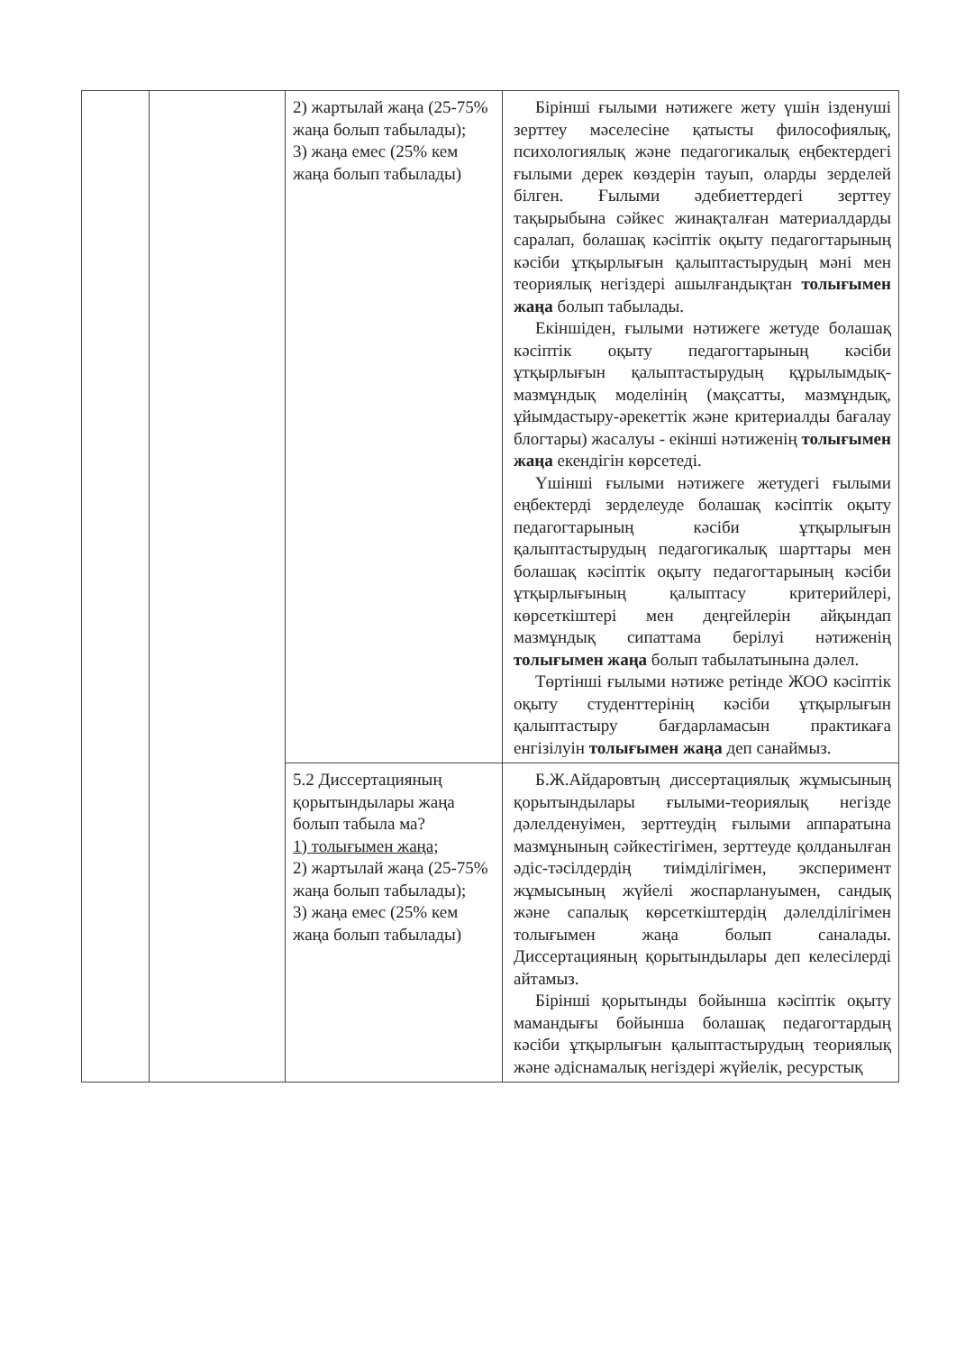| | | 2) жартылай жаңа (25-75% жаңа болып табылады); 3) жаңа емес (25% кем жаңа болып табылады) | Бірінші ғылыми нәтижеге жету үшін ізденуші зерттеу мәселесіне қатысты философиялық, психологиялық және педагогикалық еңбектердегі ғылыми дерек көздерін тауып, оларды зерделей білген. Ғылыми әдебиеттердегі зерттеу тақырыбына сәйкес жинақталған материалдарды саралап, болашақ кәсіптік оқыту педагогтарының кәсіби ұтқырлығын қалыптастырудың мәні мен теориялық негіздері ашылғандықтан толығымен жаңа болып табылады. Екіншіден, ғылыми нәтижеге жетуде болашақ кәсіптік оқыту педагогтарының кәсіби ұтқырлығын қалыптастырудың құрылымдық-мазмұндық моделінің (мақсатты, мазмұндық, ұйымдастыру-әрекеттік және критериалды бағалау блогтары) жасалуы - екінші нәтиженің толығымен жаңа екендігін көрсетеді. Үшінші ғылыми нәтижеге жетудегі ғылыми еңбектерді зерделеуде болашақ кәсіптік оқыту педагогтарының кәсіби ұтқырлығын қалыптастырудың педагогикалық шарттары мен болашақ кәсіптік оқыту педагогтарының кәсіби ұтқырлығының қалыптасу критерийлері, көрсеткіштері мен деңгейлерін айқындап мазмұндық сипаттама берілуі нәтиженің толығымен жаңа болып табылатынына дәлел. Төртінші ғылыми нәтиже ретінде ЖОО кәсіптік оқыту студенттерінің кәсіби ұтқырлығын қалыптастыру бағдарламасын практикаға енгізілуін толығымен жаңа деп санаймыз. |
| | | 5.2 Диссертацияның қорытындылары жаңа болып табыла ма? 1) толығымен жаңа; 2) жартылай жаңа (25-75% жаңа болып табылады); 3) жаңа емес (25% кем жаңа болып табылады) | Б.Ж.Айдаровтың диссертациялық жұмысының қорытындылары ғылыми-теориялық негізде дәлелденуімен, зерттеудің ғылыми аппаратына мазмұнының сәйкестігімен, зерттеуде қолданылған әдіс-тәсілдердің тиімділігімен, эксперимент жұмысының жүйелі жоспарлануымен, сандық және сапалық көрсеткіштердің дәлелділігімен толығымен жаңа болып саналады. Диссертацияның қорытындылары деп келесілерді айтамыз. Бірінші қорытынды бойынша кәсіптік оқыту мамандығы бойынша болашақ педагогтардың кәсіби ұтқырлығын қалыптастырудың теориялық және әдіснамалық негіздері жүйелік, ресурстық |